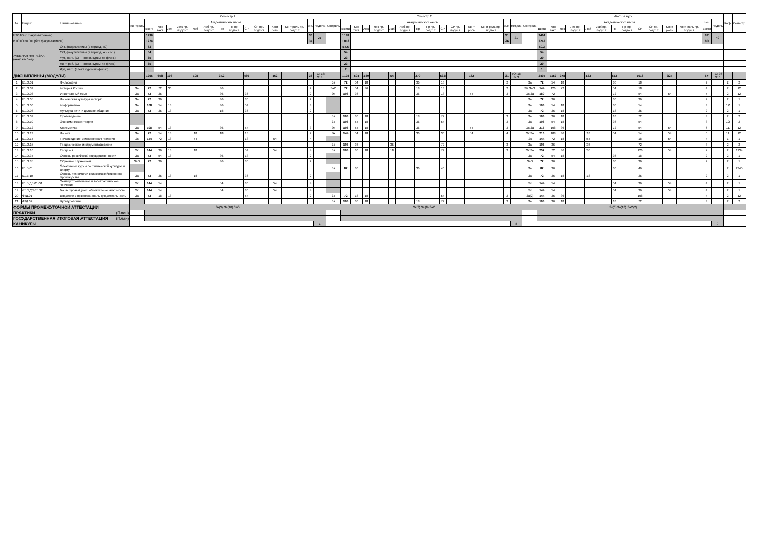| № | Индекс | Наименование | Семестр 1 | | | | | | | | | | | | | | | Семестр 2 | | | | | | | | | | | | | | | Итого за курс | | | | | | | | | | | | | | | Каф. | Семестр |
| --- | --- | --- | --- | --- | --- | --- | --- | --- | --- | --- | --- | --- | --- | --- | --- | --- | --- | --- | --- | --- | --- | --- | --- | --- | --- | --- | --- | --- | --- | --- | --- | --- | --- | --- | --- | --- | --- | --- | --- | --- | --- | --- | --- | --- | --- | --- | --- | --- | --- |
| | | | Контроль | Академических часов | | | | | | | | | | | | з.е. | Недель | Контроль | Академических часов | | | | | | | | | | | | з.е. | Недель | Контроль | Академических часов | | | | | | | | | | | | з.е. | Недель | | |
| | | | | Всего | Кон такт. | Лек | Лек пр. подго т | Лаб | Лаб пр. подго т | Пр | Пр пр. подго т | СР | СР пр. подго т | Конт роль | Конт роль пр. подго т | | | | Всего | Кон такт. | Лек | Лек пр. подго т | Лаб | Лаб пр. подго т | Пр | Пр пр. подго т | СР | СР пр. подго т | Конт роль | Конт роль пр. подго т | | | | Всего | Кон такт. | Лек | Лек пр. подго т | Лаб | Лаб пр. подго т | Пр | Пр пр. подго т | СР | СР пр. подго т | Конт роль | Конт роль пр. подго т | Всего | | | |
| ИТОГО (с факультативами) | | | | 1296 | | | | | | | | | | | | 36 | 21 | | 1198 | | | | | | | | | | | | 31 | 21 | | 2494 | | | | | | | | | | | | 67 | 42 | | |
| ИТОГО по ОП (без факультативов) | | | | 1224 | | | | | | | | | | | | 34 | | | 1018 | | | | | | | | | | | | 26 | | | 2242 | | | | | | | | | | | | 60 | | | |
| УЧЕБНАЯ НАГРУЗКА, (акад.час/нед) | | ОП, факультативы (в период ТО) | | 63 | | | | | | | | | | | | | | | 57,6 | | | | | | | | | | | | | | | 60,3 | | | | | | | | | | | | | | | |
| | | ОП, факультативы (в период экз. сес.) | | 54 | | | | | | | | | | | | | | | 54 | | | | | | | | | | | | | | | 54 | | | | | | | | | | | | | | | |
| | | Ауд. нагр. (ОП - элект. курсы по физ.к.) | | 35 | | | | | | | | | | | | | | | 23 | | | | | | | | | | | | | | | 29 | | | | | | | | | | | | | | | |
| | | Конт. раб. (ОП - элект. курсы по физ.к.) | | 35 | | | | | | | | | | | | | | | 23 | | | | | | | | | | | | | | | 29 | | | | | | | | | | | | | | | |
| | | Ауд. нагр. (элект. курсы по физ.к.) | | | | | | | | | | | | | | | | | 2 | | | | | | | | | | | | | | | 1 | | | | | | | | | | | | | | | |
| ДИСЦИПЛИНЫ (МОДУЛИ) | | | | 1296 | 648 | 198 | | 108 | | 342 | | 486 | | 162 | | 36 | ТО: 18 Э: 3 | | 1198 | 504 | 180 | | 54 | | 270 | | 532 | | 162 | | 31 | ТО: 18 Э: 3 | | 2494 | 1152 | 378 | | 162 | | 612 | | 1018 | | 324 | | 67 | ТО: 36 Э: 6 | | |
| 1 | Б1.О.01 | Философия | | | | | | | | | | | | | | | | За | 72 | 54 | 18 | | | | 36 | | 18 | | | | 2 | | За | 72 | 54 | 18 | | | | 36 | | 18 | | | | 2 | | 2 | 2 |
| 2 | Б1.О.02 | История России | За | 72 | 72 | 36 | | | | 36 | | | | | | 2 | | ЗаО | 72 | 54 | 36 | | | | 18 | | 18 | | | | 2 | | За ЗаО | 144 | 126 | 72 | | | | 54 | | 18 | | | | 4 | | 2 | 12 |
| 3 | Б1.О.03 | Иностранный язык | За | 72 | 36 | | | | | 36 | | 36 | | | | 2 | | Эк | 108 | 36 | | | | | 36 | | 18 | | 54 | | 3 | | Эк За | 180 | 72 | | | | | 72 | | 54 | | 54 | | 5 | | 2 | 12 |
| 4 | Б1.О.05 | Физическая культура и спорт | За | 72 | 36 | | | | | 36 | | 36 | | | | 2 | | | | | | | | | | | | | | | | | За | 72 | 36 | | | | | 36 | | 36 | | | | 2 | | 2 | 1 |
| 5 | Б1.О.06 | Информатика | За | 108 | 54 | 18 | | | | 36 | | 54 | | | | 3 | | | | | | | | | | | | | | | | | За | 108 | 54 | 18 | | | | 36 | | 54 | | | | 3 | | 12 | 1 |
| 6 | Б1.О.08 | Культура речи и деловое общение | За | 72 | 36 | 18 | | | | 18 | | 36 | | | | 2 | | | | | | | | | | | | | | | | | За | 72 | 36 | 18 | | | | 18 | | 36 | | | | 2 | | 2 | 1 |
| 7 | Б1.О.09 | Правоведение | | | | | | | | | | | | | | | | За | 108 | 36 | 18 | | | | 18 | | 72 | | | | 3 | | За | 108 | 36 | 18 | | | | 18 | | 72 | | | | 3 | | 2 | 2 |
| 8 | Б1.О.10 | Экономическая теория | | | | | | | | | | | | | | | | За | 108 | 54 | 18 | | | | 36 | | 54 | | | | 3 | | За | 108 | 54 | 18 | | | | 36 | | 54 | | | | 3 | | 12 | 2 |
| 9 | Б1.О.12 | Математика | За | 108 | 54 | 18 | | | | 36 | | 54 | | | | 3 | | Эк | 108 | 54 | 18 | | | | 36 | | | | 54 | | 3 | | Эк За | 216 | 108 | 36 | | | | 72 | | 54 | | 54 | | 6 | | 11 | 12 |
| 10 | Б1.О.13 | Физика | За | 72 | 54 | 18 | | 18 | | 18 | | 18 | | | | 2 | | Эк | 144 | 54 | 18 | | | | 36 | | 36 | | 54 | | 4 | | Эк За | 216 | 108 | 36 | | 18 | | 54 | | 54 | | 54 | | 6 | | 11 | 12 |
| 11 | Б1.О.14 | Почвоведение и инженерная геология | Эк | 144 | 72 | 18 | | 54 | | | | 18 | | 54 | | 4 | | | | | | | | | | | | | | | | | Эк | 144 | 72 | 18 | | 54 | | | | 18 | | 54 | | 4 | | 1 | 1 |
| 12 | Б1.О.15 | Геодезическое инструментоведение | | | | | | | | | | | | | | | | За | 108 | 36 | | | 36 | | | | 72 | | | | 3 | | За | 108 | 36 | | | 36 | | | | 72 | | | | 3 | | 2 | 2 |
| 13 | Б1.О.16 | Геодезия | Эк | 144 | 36 | 18 | | 18 | | | | 54 | | 54 | | 4 | | За | 108 | 36 | 18 | | 18 | | | | 72 | | | | 3 | | Эк За | 252 | 72 | 36 | | 36 | | | | 126 | | 54 | | 7 | | 2 | 1234 |
| 14 | Б1.О.34 | Основы российской государственности | За | 72 | 54 | 18 | | | | 36 | | 18 | | | | 2 | | | | | | | | | | | | | | | | | За | 72 | 54 | 18 | | | | 36 | | 18 | | | | 2 | | 2 | 1 |
| 15 | Б1.О.35 | Обучение служением | ЗаО | 72 | 36 | | | | | 36 | | 36 | | | | 2 | | | | | | | | | | | | | | | | | ЗаО | 72 | 36 | | | | | 36 | | 36 | | | | 2 | | 2 | 1 |
| 16 | Б1.В.01 | Элективные курсы по физической культуре и спорту | | | | | | | | | | | | | | | | За | 82 | 36 | | | | | 36 | | 46 | | | | | | За | 82 | 36 | | | | | 36 | | 46 | | | | | | 2 | 2345 |
| 17 | Б1.В.10 | Основы технологии сельскохозяйственного производства | За | 72 | 36 | 18 | | 18 | | | | 36 | | | | 2 | | | | | | | | | | | | | | | | | За | 72 | 36 | 18 | | 18 | | | | 36 | | | | 2 | | 2 | 1 |
| 18 | Б1.В.ДВ.01.01 | Землеустроительное и топографическое черчение | Эк | 144 | 54 | | | | | 54 | | 36 | | 54 | | 4 | | | | | | | | | | | | | | | | | Эк | 144 | 54 | | | | | 54 | | 36 | | 54 | | 4 | | 2 | 1 |
| 19 | Б1.В.ДВ.01.02 | Кадастровый учет объектов недвижимости | Эк | 144 | 54 | | | | | 54 | | 36 | | 54 | | 4 | | | | | | | | | | | | | | | | | Эк | 144 | 54 | | | | | 54 | | 36 | | 54 | | 4 | | 2 | 1 |
| 20 | ФТД.01 | Введение в профессиональную деятельность | За | 72 | 18 | 18 | | | | | | 54 | | | | 2 | | За | 72 | 18 | 18 | | | | | | 54 | | | | 2 | | За(2) | 144 | 36 | 36 | | | | | | 108 | | | | 4 | | 2 | 12 |
| 21 | ФТД.02 | Культурология | | | | | | | | | | | | | | | | За | 108 | 36 | 18 | | | | 18 | | 72 | | | | 3 | | За | 108 | 36 | 18 | | | | 18 | | 72 | | | | 3 | | 2 | 2 |
| ФОРМЫ ПРОМЕЖУТОЧНОЙ АТТЕСТАЦИИ | | | Эк(3) За(10) ЗаО | | | | | | | | | | | | | | | Эк(3) За(8) ЗаО | | | | | | | | | | | | | | | Эк(6) За(18) ЗаО(2) | | | | | | | | | | | | | | | | |
| ПРАКТИКИ (План) | | | | | | | | | | | | | | | | | | | | | | | | | | | | | | | | | | | | | | | | | | | | | | | | | |
| ГОСУДАРСТВЕННАЯ ИТОГОВАЯ АТТЕСТАЦИЯ (План) | | | | | | | | | | | | | | | | | | | | | | | | | | | | | | | | | | | | | | | | | | | | | | | | | |
| КАНИКУЛЫ | | | | | | | | | | | | | | | | | 1 | | | | | | | | | | | | | | | 8 | | | | | | | | | | | | | | | 9 | | |